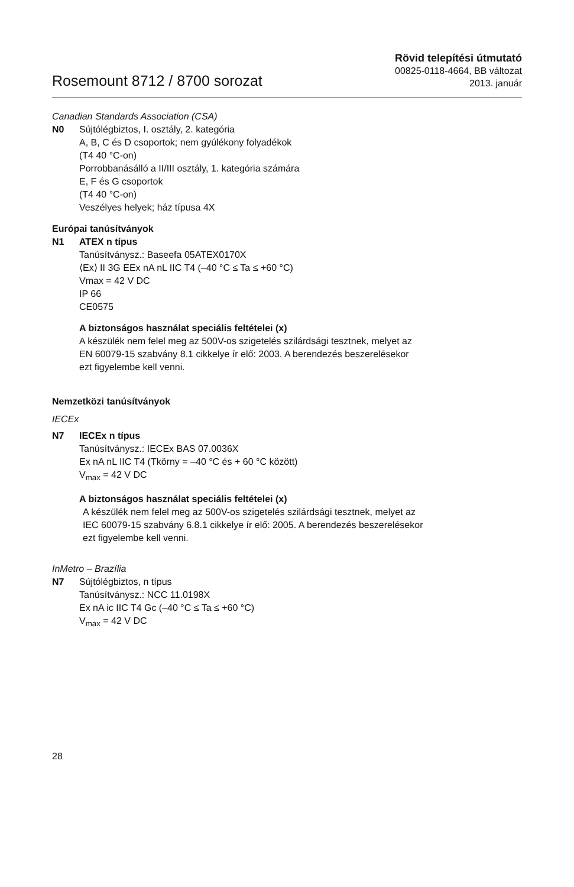Rosemount 8712 / 8700 sorozat
Rövid telepítési útmutató
00825-0118-4664, BB változat
2013. január
Canadian Standards Association (CSA)
N0 Sújtólégbiztos, I. osztály, 2. kategória
A, B, C és D csoportok; nem gyúlékony folyadékok
(T4 40 °C-on)
Porrobbanásálló a II/III osztály, 1. kategória számára
E, F és G csoportok
(T4 40 °C-on)
Veszélyes helyek; ház típusa 4X
Európai tanúsítványok
N1 ATEX n típus
Tanúsítványsz.: Baseefa 05ATEX0170X
⟨Ex⟩ II 3G EEx nA nL IIC T4 (–40 °C ≤ Ta ≤ +60 °C)
Vmax = 42 V DC
IP 66
CE0575
A biztonságos használat speciális feltételei (x)
A készülék nem felel meg az 500V-os szigetelés szilárdsági tesztnek, melyet az
EN 60079-15 szabvány 8.1 cikkelye ír elő: 2003. A berendezés beszerelésekor
ezt figyelembe kell venni.
Nemzetközi tanúsítványok
IECEx
N7 IECEx n típus
Tanúsítványsz.: IECEx BAS 07.0036X
Ex nA nL IIC T4 (Tkörny = –40 °C és + 60 °C között)
V<sub>max</sub> = 42 V DC
A biztonságos használat speciális feltételei (x)
A készülék nem felel meg az 500V-os szigetelés szilárdsági tesztnek, melyet az
IEC 60079-15 szabvány 6.8.1 cikkelye ír elő: 2005. A berendezés beszerelésekor
ezt figyelembe kell venni.
InMetro – Brazília
N7 Sújtólégbiztos, n típus
Tanúsítványsz.: NCC 11.0198X
Ex nA ic IIC T4 Gc (–40 °C ≤ Ta ≤ +60 °C)
V<sub>max</sub> = 42 V DC
28